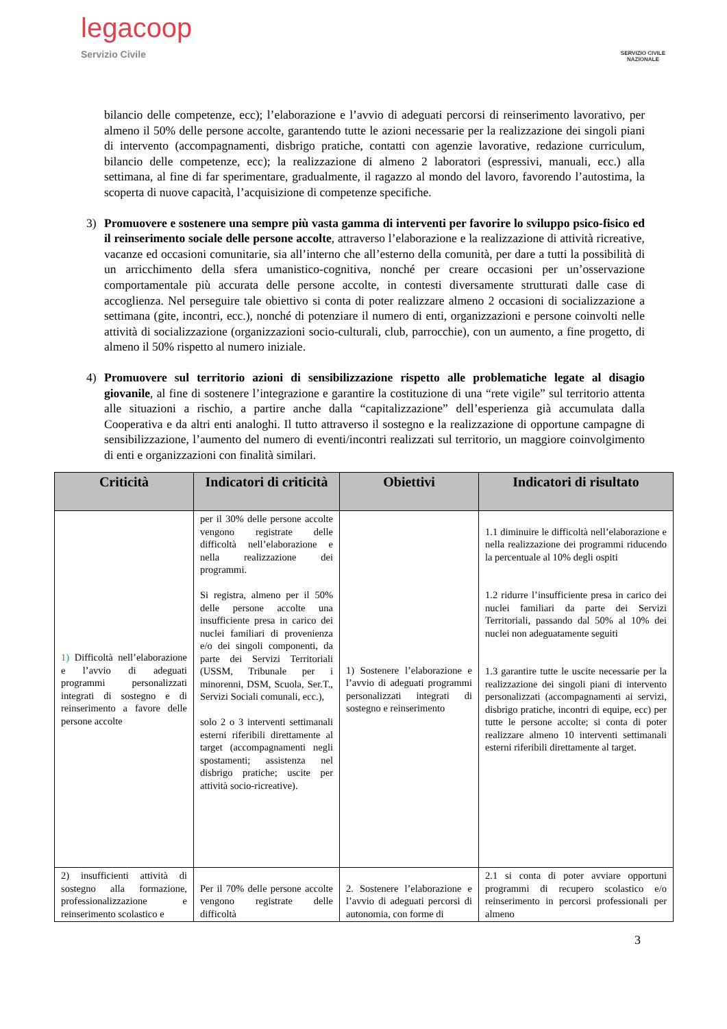legacoop
Servizio Civile
SERVIZIO CIVILE
NAZIONALE
bilancio delle competenze, ecc); l’elaborazione e l’avvio di adeguati percorsi di reinserimento lavorativo, per almeno il 50% delle persone accolte, garantendo tutte le azioni necessarie per la realizzazione dei singoli piani di intervento (accompagnamenti, disbrigo pratiche, contatti con agenzie lavorative, redazione curriculum, bilancio delle competenze, ecc); la realizzazione di almeno 2 laboratori (espressivi, manuali, ecc.) alla settimana, al fine di far sperimentare, gradualmente, il ragazzo al mondo del lavoro, favorendo l’autostima, la scoperta di nuove capacità, l’acquisizione di competenze specifiche.
3) Promuovere e sostenere una sempre più vasta gamma di interventi per favorire lo sviluppo psico-fisico ed il reinserimento sociale delle persone accolte, attraverso l’elaborazione e la realizzazione di attività ricreative, vacanze ed occasioni comunitarie, sia all’interno che all’esterno della comunità, per dare a tutti la possibilità di un arricchimento della sfera umanistico-cognitiva, nonché per creare occasioni per un’osservazione comportamentale più accurata delle persone accolte, in contesti diversamente strutturati dalle case di accoglienza. Nel perseguire tale obiettivo si conta di poter realizzare almeno 2 occasioni di socializzazione a settimana (gite, incontri, ecc.), nonché di potenziare il numero di enti, organizzazioni e persone coinvolti nelle attività di socializzazione (organizzazioni socio-culturali, club, parrocchie), con un aumento, a fine progetto, di almeno il 50% rispetto al numero iniziale.
4) Promuovere sul territorio azioni di sensibilizzazione rispetto alle problematiche legate al disagio giovanile, al fine di sostenere l’integrazione e garantire la costituzione di una “rete vigile” sul territorio attenta alle situazioni a rischio, a partire anche dalla “capitalizzazione” dell’esperienza già accumulata dalla Cooperativa e da altri enti analoghi. Il tutto attraverso il sostegno e la realizzazione di opportune campagne di sensibilizzazione, l’aumento del numero di eventi/incontri realizzati sul territorio, un maggiore coinvolgimento di enti e organizzazioni con finalità similari.
| Criticità | Indicatori di criticità | Obiettivi | Indicatori di risultato |
| --- | --- | --- | --- |
| 1) Difficoltà nell’elaborazione e l’avvio di adeguati programmi personalizzati integrati di sostegno e di reinserimento a favore delle persone accolte | per il 30% delle persone accolte vengono registrate delle difficoltà nell’elaborazione e nella realizzazione dei programmi. Si registra, almeno per il 50% delle persone accolte una insufficiente presa in carico dei nuclei familiari di provenienza e/o dei singoli componenti, da parte dei Servizi Territoriali (USSM, Tribunale per i minorenni, DSM, Scuola, Ser.T., Servizi Sociali comunali, ecc.), solo 2 o 3 interventi settimanali esterni riferibili direttamente al target (accompagnamenti negli spostamenti; assistenza nel disbrigo pratiche; uscite per attività socio-ricreative). | 1) Sostenere l’elaborazione e l’avvio di adeguati programmi personalizzati integrati di sostegno e reinserimento | 1.1 diminuire le difficoltà nell’elaborazione e nella realizzazione dei programmi riducendo la percentuale al 10% degli ospiti 1.2 ridurre l’insufficiente presa in carico dei nuclei familiari da parte dei Servizi Territoriali, passando dal 50% al 10% dei nuclei non adeguatamente seguiti 1.3 garantire tutte le uscite necessarie per la realizzazione dei singoli piani di intervento personalizzati (accompagnamenti ai servizi, disbrigo pratiche, incontri di equipe, ecc) per tutte le persone accolte; si conta di poter realizzare almeno 10 interventi settimanali esterni riferibili direttamente al target. |
| 2) insufficienti attività di sostegno alla formazione, professionalizzazione e reinserimento scolastico e | Per il 70% delle persone accolte vengono registrate delle difficoltà | 2. Sostenere l’elaborazione e l’avvio di adeguati percorsi di autonomia, con forme di | 2.1 si conta di poter avviare opportuni programmi di recupero scolastico e/o reinserimento in percorsi professionali per almeno |
3